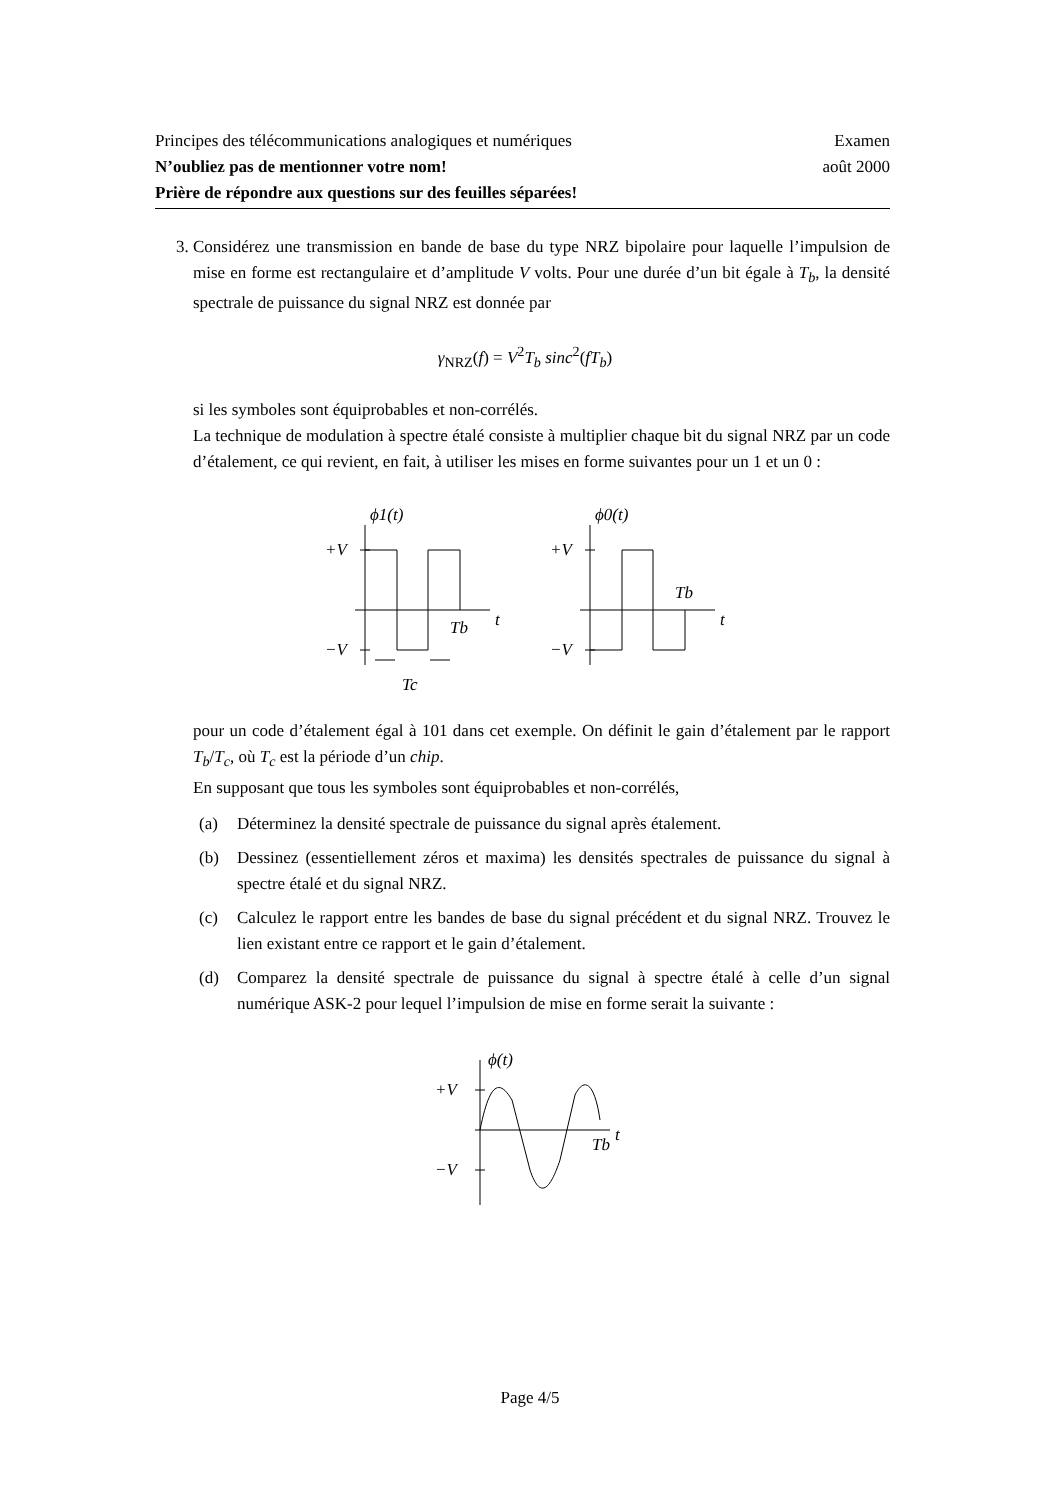Principes des télécommunications analogiques et numériques Examen
N’oubliez pas de mentionner votre nom! août 2000
Prière de répondre aux questions sur des feuilles séparées!
3. Considérez une transmission en bande de base du type NRZ bipolaire pour laquelle l’impulsion de mise en forme est rectangulaire et d’amplitude V volts. Pour une durée d’un bit égale à T<sub>b</sub>, la densité spectrale de puissance du signal NRZ est donnée par
γ<sub>NRZ</sub>(f) = V<sup>2</sup>T<sub>b</sub> sinc<sup>2</sup>(fT<sub>b</sub>)
si les symboles sont équiprobables et non-corrélés.
La technique de modulation à spectre étalé consiste à multiplier chaque bit du signal NRZ par un code d’étalement, ce qui revient, en fait, à utiliser les mises en forme suivantes pour un 1 et un 0 :
ϕ1(t)
+V
−V
Tb
t
Tc
ϕ0(t)
+V
−V
Tb
t
pour un code d’étalement égal à 101 dans cet exemple. On définit le gain d’étalement par le rapport T<sub>b</sub>/T<sub>c</sub>, où T<sub>c</sub> est la période d’un chip.
En supposant que tous les symboles sont équiprobables et non-corrélés,
(a) Déterminez la densité spectrale de puissance du signal après étalement.
(b) Dessinez (essentiellement zéros et maxima) les densités spectrales de puissance du signal à spectre étalé et du signal NRZ.
(c) Calculez le rapport entre les bandes de base du signal précédent et du signal NRZ. Trouvez le lien existant entre ce rapport et le gain d’étalement.
(d) Comparez la densité spectrale de puissance du signal à spectre étalé à celle d’un signal numérique ASK-2 pour lequel l’impulsion de mise en forme serait la suivante :
ϕ(t)
+V
−V
Tb
t
Page 4/5